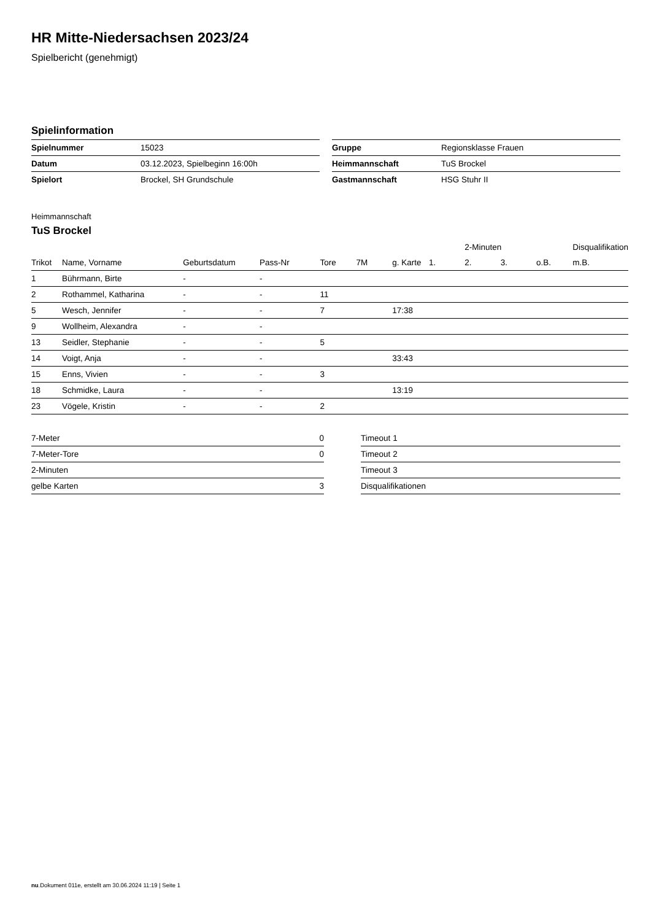HR Mitte-Niedersachsen 2023/24
Spielbericht (genehmigt)
Spielinformation
| Spielnummer | 15023 |
| Datum | 03.12.2023, Spielbeginn 16:00h |
| Spielort | Brockel, SH Grundschule |
| Gruppe | Regionsklasse Frauen |
| Heimmannschaft | TuS Brockel |
| Gastmannschaft | HSG Stuhr II |
Heimmannschaft
TuS Brockel
| | | | | | | | | 2-Minuten | | | Disqualifikation |
| --- | --- | --- | --- | --- | --- | --- | --- | --- | --- | --- | --- |
| Trikot | Name, Vorname | Geburtsdatum | Pass-Nr | Tore | 7M | g. Karte | 1. | 2. | 3. | o.B. | m.B. |
| 1 | Bührmann, Birte | - | - | | | | | | | | |
| 2 | Rothammel, Katharina | - | - | 11 | | | | | | | |
| 5 | Wesch, Jennifer | - | - | 7 | | 17:38 | | | | | |
| 9 | Wollheim, Alexandra | - | - | | | | | | | | |
| 13 | Seidler, Stephanie | - | - | 5 | | | | | | | |
| 14 | Voigt, Anja | - | - | | | 33:43 | | | | | |
| 15 | Enns, Vivien | - | - | 3 | | | | | | | |
| 18 | Schmidke, Laura | - | - | | | 13:19 | | | | | |
| 23 | Vögele, Kristin | - | - | 2 | | | | | | | |
| 7-Meter | 0 |
| 7-Meter-Tore | 0 |
| 2-Minuten | |
| gelbe Karten | 3 |
| Timeout 1 |
| Timeout 2 |
| Timeout 3 |
| Disqualifikationen |
nu.Dokument 011e, erstellt am 30.06.2024 11:19 | Seite 1